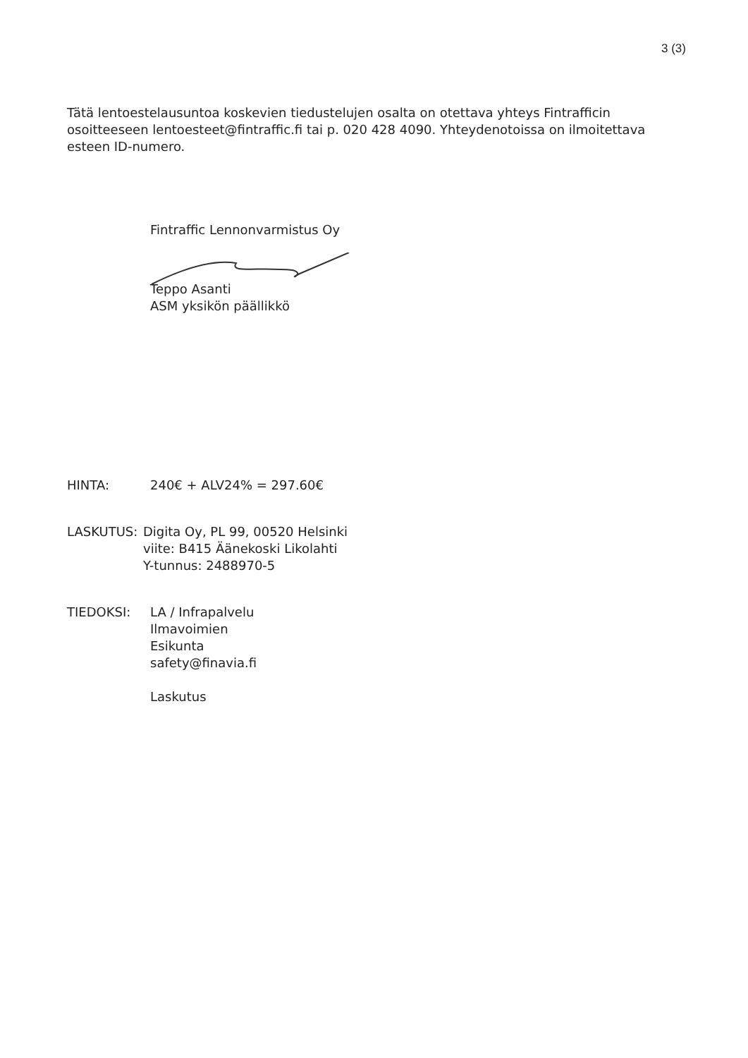3 (3)
Tätä lentoestelausuntoa koskevien tiedustelujen osalta on otettava yhteys Fintrafficin osoitteeseen lentoesteet@fintraffic.fi tai p. 020 428 4090. Yhteydenotoissa on ilmoitettava esteen ID-numero.
Fintraffic Lennonvarmistus Oy
Teppo Asanti
ASM yksikön päällikkö
HINTA: 240€ + ALV24% = 297.60€
LASKUTUS: Digita Oy, PL 99, 00520 Helsinki
viite: B415 Äänekoski Likolahti
Y-tunnus: 2488970-5
TIEDOKSI: LA / Infrapalvelu
Ilmavoimien
Esikunta
safety@finavia.fi
Laskutus